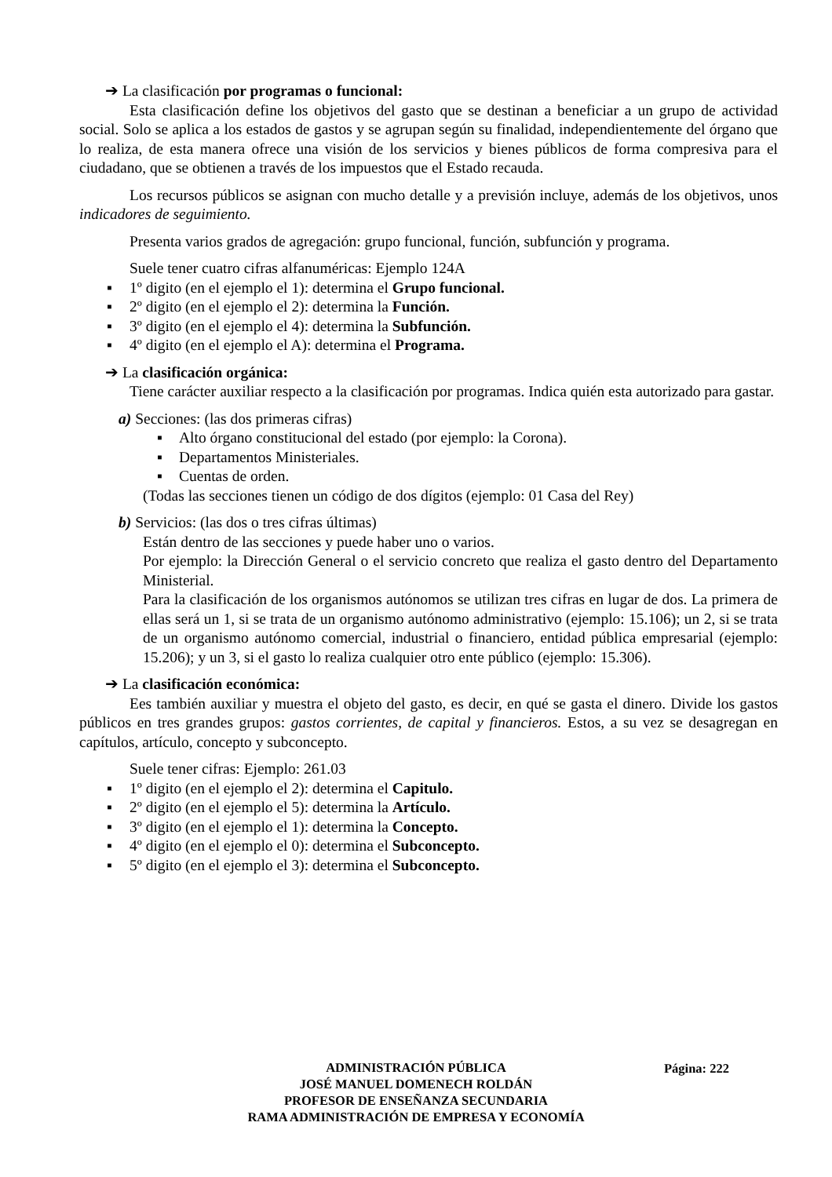➔ La clasificación por programas o funcional:
Esta clasificación define los objetivos del gasto que se destinan a beneficiar a un grupo de actividad social. Solo se aplica a los estados de gastos y se agrupan según su finalidad, independientemente del órgano que lo realiza, de esta manera ofrece una visión de los servicios y bienes públicos de forma compresiva para el ciudadano, que se obtienen a través de los impuestos que el Estado recauda.
Los recursos públicos se asignan con mucho detalle y a previsión incluye, además de los objetivos, unos indicadores de seguimiento.
Presenta varios grados de agregación: grupo funcional, función, subfunción y programa.
Suele tener cuatro cifras alfanuméricas: Ejemplo 124A
▪ 1º digito (en el ejemplo el 1): determina el Grupo funcional.
▪ 2º digito (en el ejemplo el 2): determina la Función.
▪ 3º digito (en el ejemplo el 4): determina la Subfunción.
▪ 4º digito (en el ejemplo el A): determina el Programa.
➔ La clasificación orgánica:
Tiene carácter auxiliar respecto a la clasificación por programas. Indica quién esta autorizado para gastar.
a) Secciones: (las dos primeras cifras)
▪ Alto órgano constitucional del estado (por ejemplo: la Corona).
▪ Departamentos Ministeriales.
▪ Cuentas de orden.
(Todas las secciones tienen un código de dos dígitos (ejemplo: 01 Casa del Rey)
b) Servicios: (las dos o tres cifras últimas)
Están dentro de las secciones y puede haber uno o varios.
Por ejemplo: la Dirección General o el servicio concreto que realiza el gasto dentro del Departamento Ministerial.
Para la clasificación de los organismos autónomos se utilizan tres cifras en lugar de dos. La primera de ellas será un 1, si se trata de un organismo autónomo administrativo (ejemplo: 15.106); un 2, si se trata de un organismo autónomo comercial, industrial o financiero, entidad pública empresarial (ejemplo: 15.206); y un 3, si el gasto lo realiza cualquier otro ente público (ejemplo: 15.306).
➔ La clasificación económica:
Ees también auxiliar y muestra el objeto del gasto, es decir, en qué se gasta el dinero. Divide los gastos públicos en tres grandes grupos: gastos corrientes, de capital y financieros. Estos, a su vez se desagregan en capítulos, artículo, concepto y subconcepto.
Suele tener cifras: Ejemplo: 261.03
▪ 1º digito (en el ejemplo el 2): determina el Capitulo.
▪ 2º digito (en el ejemplo el 5): determina la Artículo.
▪ 3º digito (en el ejemplo el 1): determina la Concepto.
▪ 4º digito (en el ejemplo el 0): determina el Subconcepto.
▪ 5º digito (en el ejemplo el 3): determina el Subconcepto.
ADMINISTRACIÓN PÚBLICA
JOSÉ MANUEL DOMENECH ROLDÁN
PROFESOR DE ENSEÑANZA SECUNDARIA
RAMA ADMINISTRACIÓN DE EMPRESA Y ECONOMÍA
Página: 222